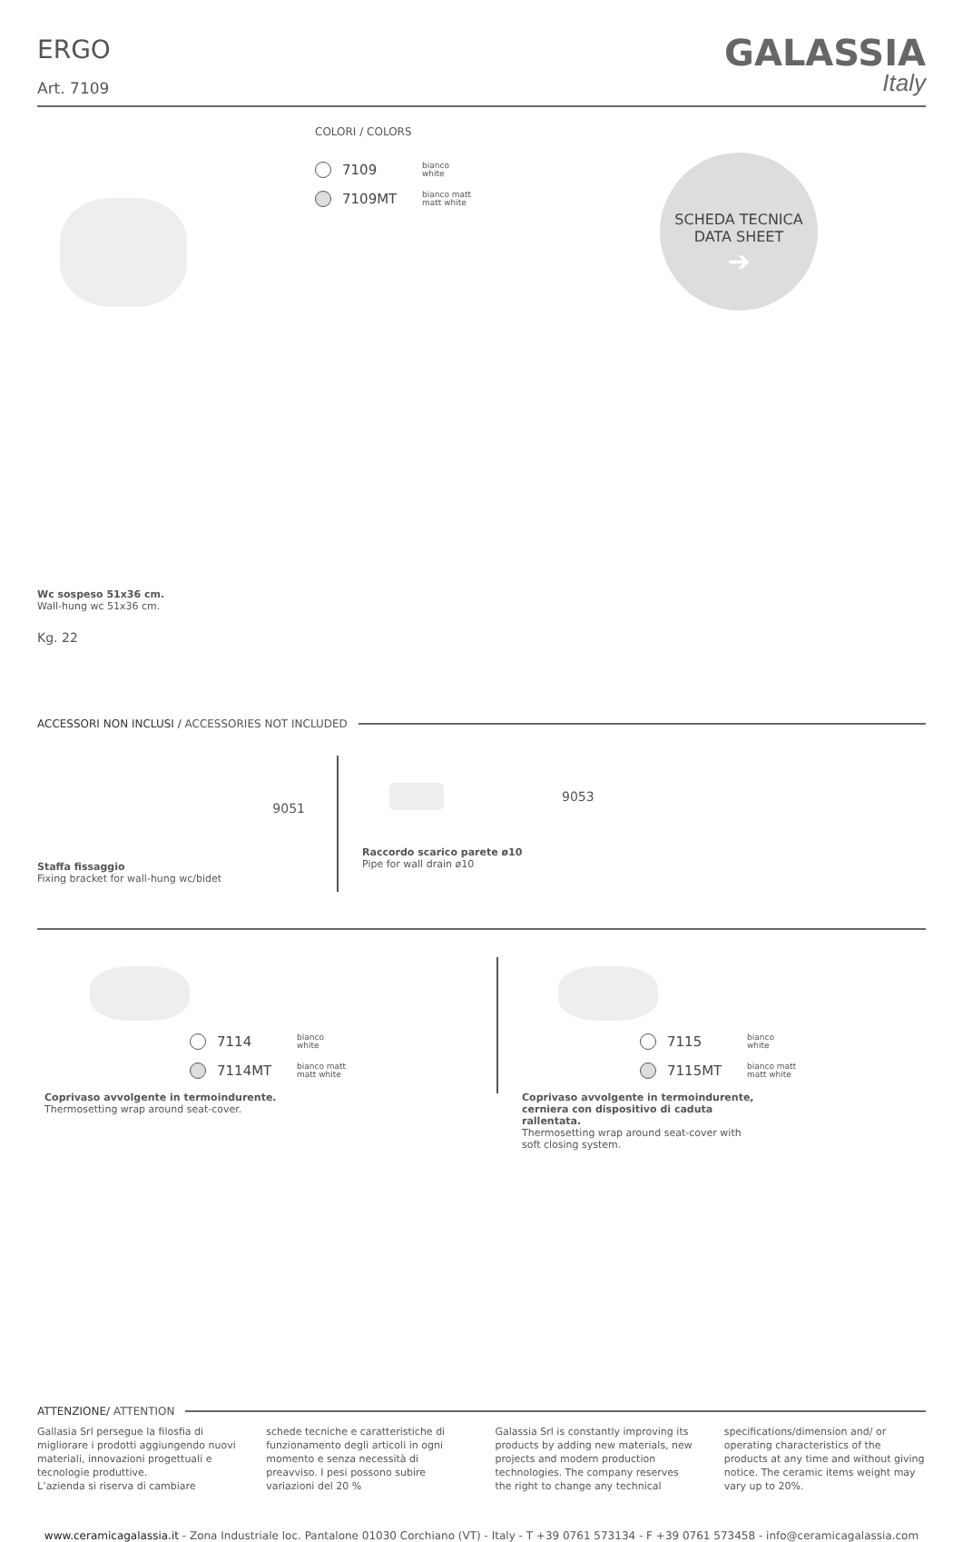ERGO
Art. 7109
GALASSIA
Italy
COLORI / COLORS
7109 bianco
white
7109MT bianco matt
matt white
SCHEDA TECNICA
DATA SHEET
➔
Wc sospeso 51x36 cm.
Wall-hung wc 51x36 cm.
Kg. 22
ACCESSORI NON INCLUSI / ACCESSORIES NOT INCLUDED
9051
Staffa fissaggio
Fixing bracket for wall-hung wc/bidet
9053
Raccordo scarico parete ø10
Pipe for wall drain ø10
7114 bianco
white
7114MT bianco matt
matt white
Coprivaso avvolgente in termoindurente.
Thermosetting wrap around seat-cover.
7115 bianco
white
7115MT bianco matt
matt white
Coprivaso avvolgente in termoindurente, cerniera con dispositivo di caduta rallentata.
Thermosetting wrap around seat-cover with soft closing system.
ATTENZIONE/ ATTENTION
Gallasia Srl persegue la filosfia di migliorare i prodotti aggiungendo nuovi materiali, innovazioni progettuali e tecnologie produttive.
L’azienda si riserva di cambiare
schede tecniche e caratteristiche di funzionamento degli articoli in ogni momento e senza necessità di preavviso. I pesi possono subire variazioni del 20 %
Galassia Srl is constantly improving its products by adding new materials, new projects and modern production technologies. The company reserves the right to change any technical
specifications/dimension and/ or operating characteristics of the products at any time and without giving notice. The ceramic items weight may vary up to 20%.
www.ceramicagalassia.it - Zona Industriale loc. Pantalone 01030 Corchiano (VT) - Italy - T +39 0761 573134 - F +39 0761 573458 - info@ceramicagalassia.com